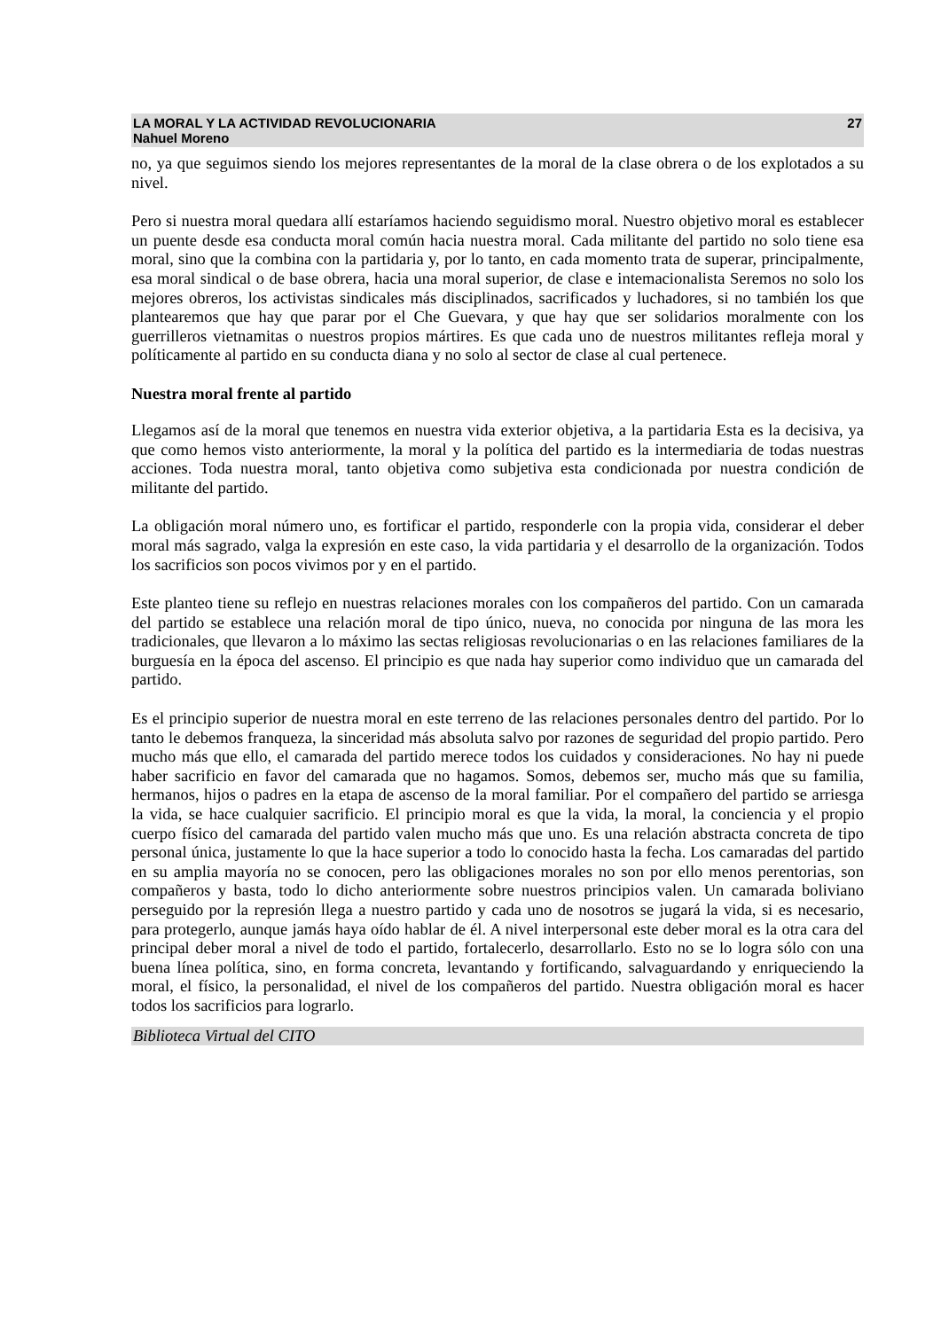LA MORAL Y LA ACTIVIDAD REVOLUCIONARIA
Nahuel Moreno
27
no, ya que seguimos siendo los mejores representantes de la moral de la clase obrera o de los explotados a su nivel.
Pero si nuestra moral quedara allí estaríamos haciendo seguidismo moral. Nuestro objetivo moral es establecer un puente desde esa conducta moral común hacia nuestra moral. Cada militante del partido no solo tiene esa moral, sino que la combina con la partidaria y, por lo tanto, en cada momento trata de superar, principalmente, esa moral sindical o de base obrera, hacia una moral superior, de clase e intemacionalista Seremos no solo los mejores obreros, los activistas sindicales más disciplinados, sacrificados y luchadores, si no también los que plantearemos que hay que parar por el Che Guevara, y que hay que ser solidarios moralmente con los guerrilleros vietnamitas o nuestros propios mártires. Es que cada uno de nuestros militantes refleja moral y políticamente al partido en su conducta diana y no solo al sector de clase al cual pertenece.
Nuestra moral frente al partido
Llegamos así de la moral que tenemos en nuestra vida exterior objetiva, a la partidaria Esta es la decisiva, ya que como hemos visto anteriormente, la moral y la política del partido es la intermediaria de todas nuestras acciones. Toda nuestra moral, tanto objetiva como subjetiva esta condicionada por nuestra condición de militante del partido.
La obligación moral número uno, es fortificar el partido, responderle con la propia vida, considerar el deber moral más sagrado, valga la expresión en este caso, la vida partidaria y el desarrollo de la organización. Todos los sacrificios son pocos vivimos por y en el partido.
Este planteo tiene su reflejo en nuestras relaciones morales con los compañeros del partido. Con un camarada del partido se establece una relación moral de tipo único, nueva, no conocida por ninguna de las mora les tradicionales, que llevaron a lo máximo las sectas religiosas revolucionarias o en las relaciones familiares de la burguesía en la época del ascenso. El principio es que nada hay superior como individuo que un camarada del partido.
Es el principio superior de nuestra moral en este terreno de las relaciones personales dentro del partido. Por lo tanto le debemos franqueza, la sinceridad más absoluta salvo por razones de seguridad del propio partido. Pero mucho más que ello, el camarada del partido merece todos los cuidados y consideraciones. No hay ni puede haber sacrificio en favor del camarada que no hagamos. Somos, debemos ser, mucho más que su familia, hermanos, hijos o padres en la etapa de ascenso de la moral familiar. Por el compañero del partido se arriesga la vida, se hace cualquier sacrificio. El principio moral es que la vida, la moral, la conciencia y el propio cuerpo físico del camarada del partido valen mucho más que uno. Es una relación abstracta concreta de tipo personal única, justamente lo que la hace superior a todo lo conocido hasta la fecha. Los camaradas del partido en su amplia mayoría no se conocen, pero las obligaciones morales no son por ello menos perentorias, son compañeros y basta, todo lo dicho anteriormente sobre nuestros principios valen. Un camarada boliviano perseguido por la represión llega a nuestro partido y cada uno de nosotros se jugará la vida, si es necesario, para protegerlo, aunque jamás haya oído hablar de él. A nivel interpersonal este deber moral es la otra cara del principal deber moral a nivel de todo el partido, fortalecerlo, desarrollarlo. Esto no se lo logra sólo con una buena línea política, sino, en forma concreta, levantando y fortificando, salvaguardando y enriqueciendo la moral, el físico, la personalidad, el nivel de los compañeros del partido. Nuestra obligación moral es hacer todos los sacrificios para lograrlo.
Biblioteca Virtual del CITO